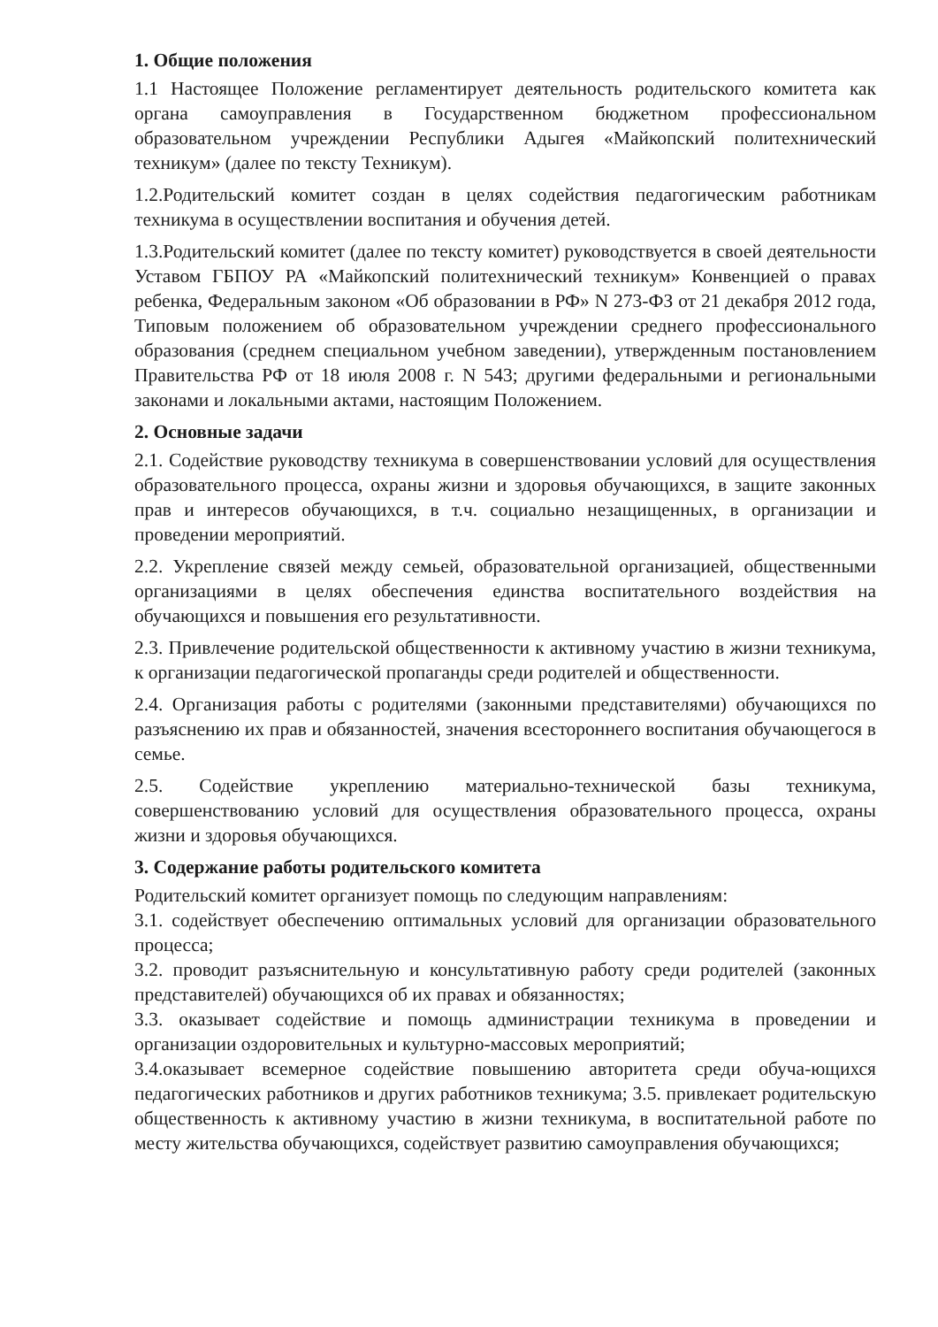1. Общие положения
1.1 Настоящее Положение регламентирует деятельность родительского комитета как органа самоуправления в Государственном бюджетном профессиональном образовательном учреждении Республики Адыгея «Майкопский политехнический техникум» (далее по тексту Техникум).
1.2.Родительский комитет создан в целях содействия педагогическим работникам техникума в осуществлении воспитания и обучения детей.
1.3.Родительский комитет (далее по тексту комитет) руководствуется в своей деятельности Уставом ГБПОУ РА «Майкопский политехнический техникум» Конвенцией о правах ребенка, Федеральным законом «Об образовании в РФ» N 273-ФЗ от 21 декабря 2012 года, Типовым положением об образовательном учреждении среднего профессионального образования (среднем специальном учебном заведении), утвержденным постановлением Правительства РФ от 18 июля 2008 г. N 543; другими федеральными и региональными законами и локальными актами, настоящим Положением.
2. Основные задачи
2.1. Содействие руководству техникума в совершенствовании условий для осуществления образовательного процесса, охраны жизни и здоровья обучающихся, в защите законных прав и интересов обучающихся, в т.ч. социально незащищенных, в организации и проведении мероприятий.
2.2. Укрепление связей между семьей, образовательной организацией, общественными организациями в целях обеспечения единства воспитательного воздействия на обучающихся и повышения его результативности.
2.3. Привлечение родительской общественности к активному участию в жизни техникума, к организации педагогической пропаганды среди родителей и общественности.
2.4. Организация работы с родителями (законными представителями) обучающихся по разъяснению их прав и обязанностей, значения всестороннего воспитания обучающегося в семье.
2.5. Содействие укреплению материально-технической базы техникума, совершенствованию условий для осуществления образовательного процесса, охраны жизни и здоровья обучающихся.
3. Содержание работы родительского комитета
Родительский комитет организует помощь по следующим направлениям:
3.1. содействует обеспечению оптимальных условий для организации образовательного процесса;
3.2. проводит разъяснительную и консультативную работу среди родителей (законных представителей) обучающихся об их правах и обязанностях;
3.3. оказывает содействие и помощь администрации техникума в проведении и организации оздоровительных и культурно-массовых мероприятий;
3.4.оказывает всемерное содействие повышению авторитета среди обуча-ющихся педагогических работников и других работников техникума; 3.5. привлекает родительскую общественность к активному участию в жизни техникума, в воспитательной работе по месту жительства обучающихся, содействует развитию самоуправления обучающихся;